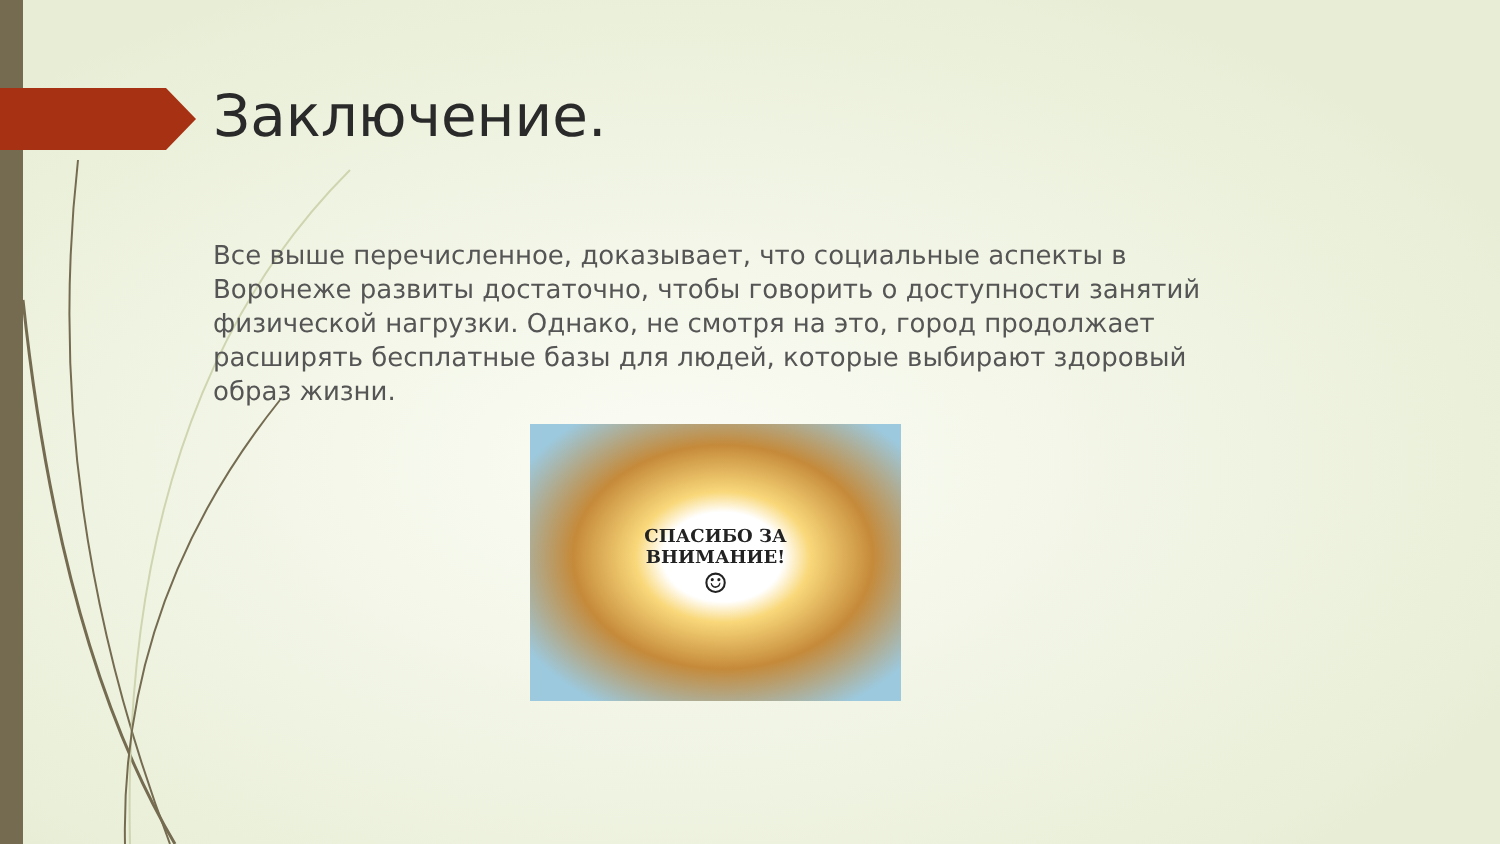Заключение.
Все выше перечисленное, доказывает, что социальные аспекты в Воронеже развиты достаточно, чтобы говорить о доступности занятий физической нагрузки. Однако, не смотря на это, город продолжает расширять бесплатные базы для людей, которые выбирают здоровый образ жизни.
СПАСИБО ЗА
ВНИМАНИЕ!
☺